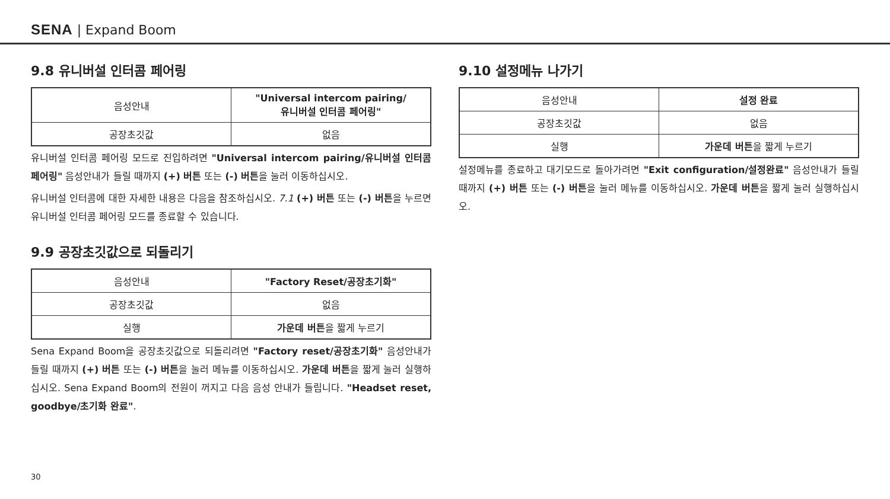SENA | Expand Boom
9.8 유니버설 인터콤 페어링
| 음성안내 | "Universal intercom pairing/ 유니버설 인터콤 페어링" |
| 공장초깃값 | 없음 |
유니버설 인터콤 페어링 모드로 진입하려면 "Universal intercom pairing/유니버설 인터콤 페어링" 음성안내가 들릴 때까지 (+) 버튼 또는 (-) 버튼을 눌러 이동하십시오.
유니버설 인터콤에 대한 자세한 내용은 다음을 참조하십시오. 7.1 (+) 버튼 또는 (-) 버튼을 누르면 유니버설 인터콤 페어링 모드를 종료할 수 있습니다.
9.9 공장초깃값으로 되돌리기
| 음성안내 | "Factory Reset/공장초기화" |
| 공장초깃값 | 없음 |
| 실행 | 가운데 버튼 을 짧게 누르기 |
Sena Expand Boom을 공장초깃값으로 되돌리려면 "Factory reset/공장초기화" 음성안내가 들릴 때까지 (+) 버튼 또는 (-) 버튼을 눌러 메뉴를 이동하십시오. 가운데 버튼을 짧게 눌러 실행하십시오. Sena Expand Boom의 전원이 꺼지고 다음 음성 안내가 들립니다. "Headset reset, goodbye/초기화 완료".
9.10 설정메뉴 나가기
| 음성안내 | 설정 완료 |
| 공장초깃값 | 없음 |
| 실행 | 가운데 버튼 을 짧게 누르기 |
설정메뉴를 종료하고 대기모드로 돌아가려면 "Exit configuration/설정완료" 음성안내가 들릴 때까지 (+) 버튼 또는 (-) 버튼을 눌러 메뉴를 이동하십시오. 가운데 버튼을 짧게 눌러 실행하십시오.
30